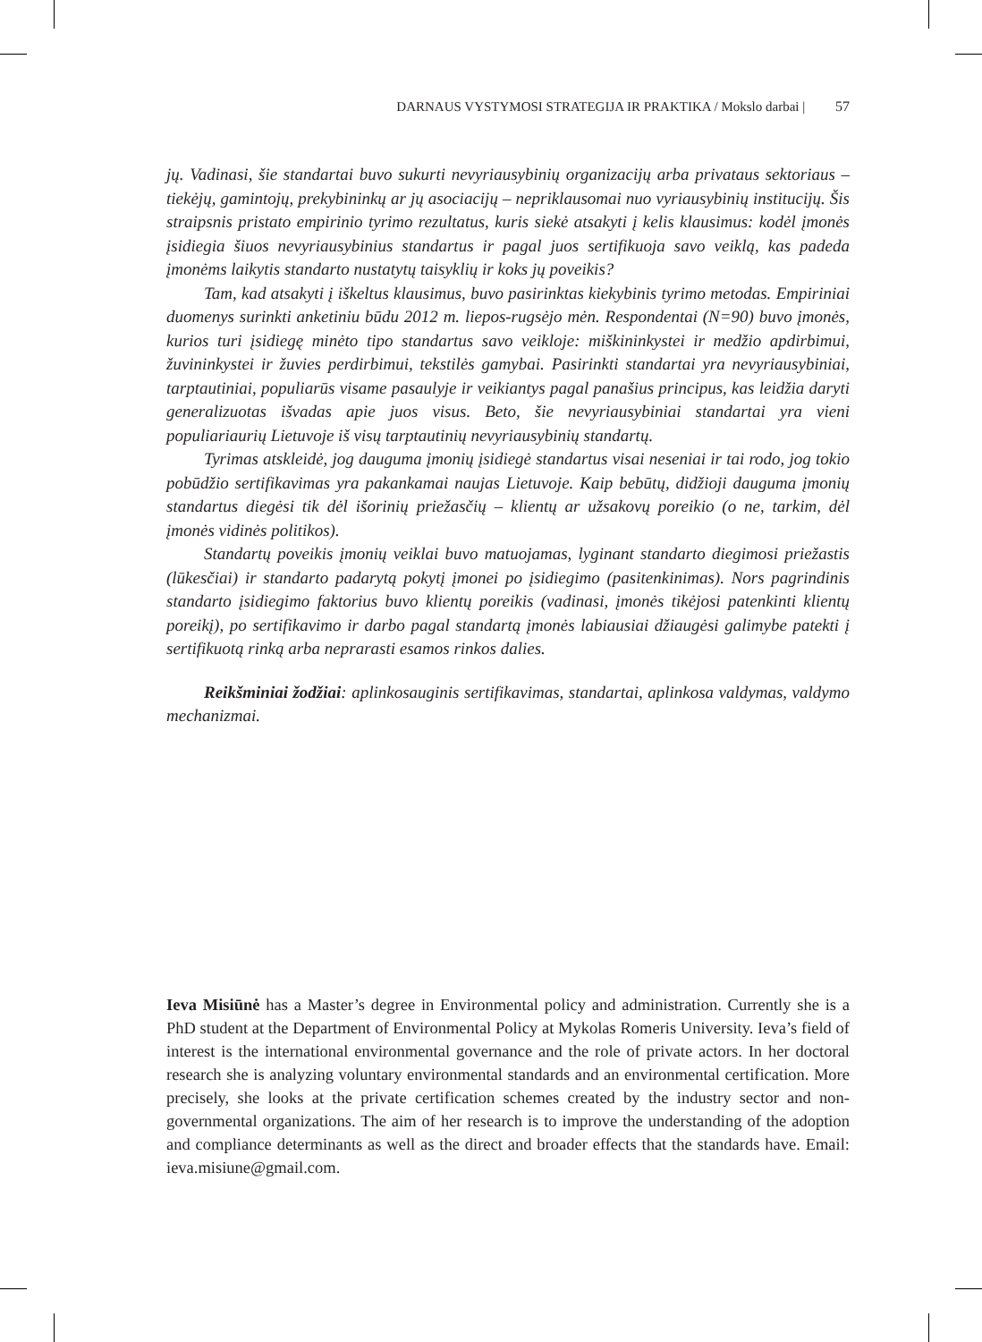DARNAUS VYSTYMOSI STRATEGIJA IR PRAKTIKA / Mokslo darbai | 57
jų. Vadinasi, šie standartai buvo sukurti nevyriausybinių organizacijų arba privataus sektoriaus – tiekėjų, gamintojų, prekybininkų ar jų asociacijų – nepriklausomai nuo vyriausybinių institucijų. Šis straipsnis pristato empirinio tyrimo rezultatus, kuris siekė atsakyti į kelis klausimus: kodėl įmonės įsidiegia šiuos nevyriausybinius standartus ir pagal juos sertifikuoja savo veiklą, kas padeda įmonėms laikytis standarto nustatytų taisyklių ir koks jų poveikis?
Tam, kad atsakyti į iškeltus klausimus, buvo pasirinktas kiekybinis tyrimo metodas. Empiriniai duomenys surinkti anketiniu būdu 2012 m. liepos-rugsėjo mėn. Respondentai (N=90) buvo įmonės, kurios turi įsidiegę minėto tipo standartus savo veikloje: miškininkystei ir medžio apdirbimui, žuvininkystei ir žuvies perdirbimui, tekstilės gamybai. Pasirinkti standartai yra nevyriausybiniai, tarptautiniai, populiarūs visame pasaulyje ir veikiantys pagal panašius principus, kas leidžia daryti generalizuotas išvadas apie juos visus. Beto, šie nevyriausybiniai standartai yra vieni populiariaurių Lietuvoje iš visų tarptautinių nevyriausybinių standartų.
Tyrimas atskleidė, jog dauguma įmonių įsidiegė standartus visai neseniai ir tai rodo, jog tokio pobūdžio sertifikavimas yra pakankamai naujas Lietuvoje. Kaip bebūtų, didžioji dauguma įmonių standartus diegėsi tik dėl išorinių priežasčių – klientų ar užsakovų poreikio (o ne, tarkim, dėl įmonės vidinės politikos).
Standartų poveikis įmonių veiklai buvo matuojamas, lyginant standarto diegimosi priežastis (lūkesčiai) ir standarto padarytą pokytį įmonei po įsidiegimo (pasitenkinimas). Nors pagrindinis standarto įsidiegimo faktorius buvo klientų poreikis (vadinasi, įmonės tikėjosi patenkinti klientų poreikį), po sertifikavimo ir darbo pagal standartą įmonės labiausiai džiaugėsi galimybe patekti į sertifikuotą rinką arba neprarasti esamos rinkos dalies.
Reikšminiai žodžiai: aplinkosauginis sertifikavimas, standartai, aplinkosa valdymas, valdymo mechanizmai.
Ieva Misiūnė has a Master’s degree in Environmental policy and administration. Currently she is a PhD student at the Department of Environmental Policy at Mykolas Romeris University. Ieva’s field of interest is the international environmental governance and the role of private actors. In her doctoral research she is analyzing voluntary environmental standards and an environmental certification. More precisely, she looks at the private certification schemes created by the industry sector and non-governmental organizations. The aim of her research is to improve the understanding of the adoption and compliance determinants as well as the direct and broader effects that the standards have. Email: ieva.misiune@gmail.com.